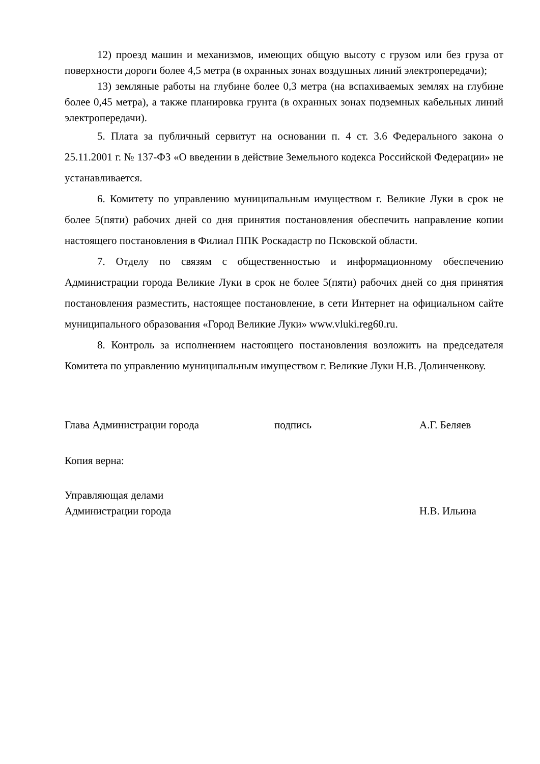12) проезд машин и механизмов, имеющих общую высоту с грузом или без груза от поверхности дороги более 4,5 метра (в охранных зонах воздушных линий электропередачи);
13) земляные работы на глубине более 0,3 метра (на вспахиваемых землях на глубине более 0,45 метра), а также планировка грунта (в охранных зонах подземных кабельных линий электропередачи).
5. Плата за публичный сервитут на основании п. 4 ст. 3.6 Федерального закона о 25.11.2001 г. № 137-ФЗ «О введении в действие Земельного кодекса Российской Федерации» не устанавливается.
6. Комитету по управлению муниципальным имуществом г. Великие Луки в срок не более 5(пяти) рабочих дней со дня принятия постановления обеспечить направление копии настоящего постановления в Филиал ППК Роскадастр по Псковской области.
7. Отделу по связям с общественностью и информационному обеспечению Администрации города Великие Луки в срок не более 5(пяти) рабочих дней со дня принятия постановления разместить, настоящее постановление, в сети Интернет на официальном сайте муниципального образования «Город Великие Луки» www.vluki.reg60.ru.
8. Контроль за исполнением настоящего постановления возложить на председателя Комитета по управлению муниципальным имуществом г. Великие Луки Н.В. Долинченкову.
Глава Администрации города подпись А.Г. Беляев
Копия верна:
Управляющая делами
Администрации города Н.В. Ильина